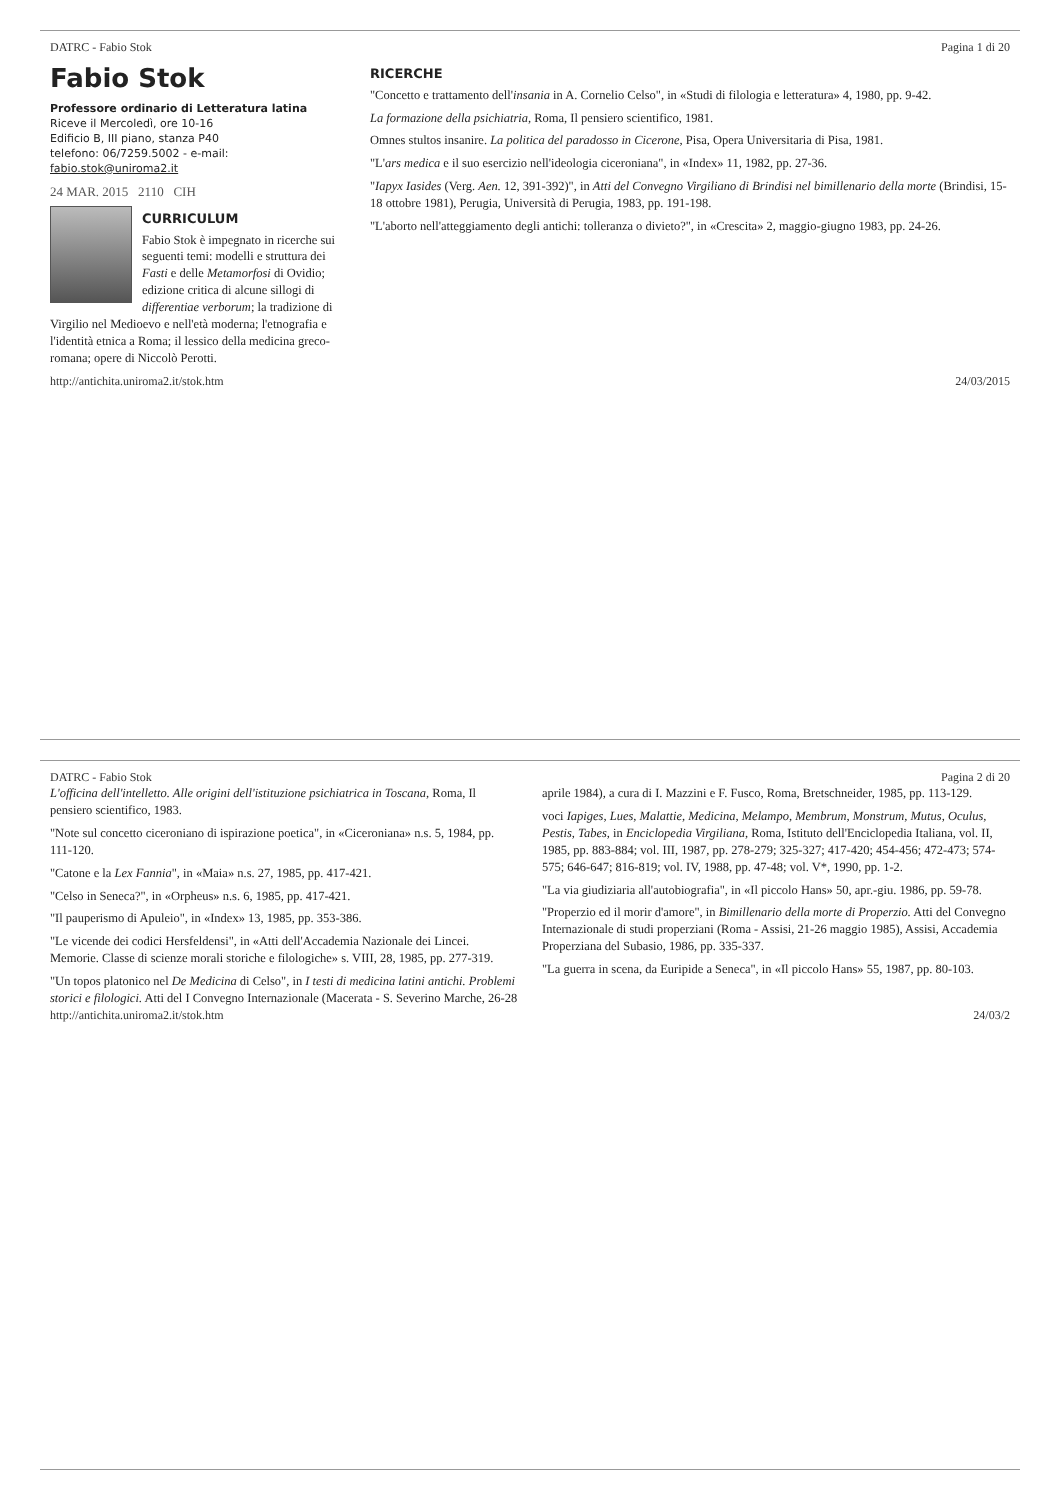DATRC - Fabio Stok Pagina 1 di 20
Fabio Stok
Professore ordinario di Letteratura latina
Riceve il Mercoledì, ore 10-16
Edificio B, III piano, stanza P40
telefono: 06/7259.5002 - e-mail: fabio.stok@uniroma2.it
24 MAR. 2015 2110 CIH
CURRICULUM
Fabio Stok è impegnato in ricerche sui seguenti temi: modelli e struttura dei Fasti e delle Metamorfosi di Ovidio; edizione critica di alcune sillogi di differentiae verborum; la tradizione di Virgilio nel Medioevo e nell'età moderna; l'etnografia e l'identità etnica a Roma; il lessico della medicina greco-romana; opere di Niccolò Perotti.
RICERCHE
"Concetto e trattamento dell'insania in A. Cornelio Celso", in «Studi di filologia e letteratura» 4, 1980, pp. 9-42.
La formazione della psichiatria, Roma, Il pensiero scientifico, 1981.
Omnes stultos insanire. La politica del paradosso in Cicerone, Pisa, Opera Universitaria di Pisa, 1981.
"L'ars medica e il suo esercizio nell'ideologia ciceroniana", in «Index» 11, 1982, pp. 27-36.
"Iapyx Iasides (Verg. Aen. 12, 391-392)", in Atti del Convegno Virgiliano di Brindisi nel bimillenario della morte (Brindisi, 15-18 ottobre 1981), Perugia, Università di Perugia, 1983, pp. 191-198.
"L'aborto nell'atteggiamento degli antichi: tolleranza o divieto?", in «Crescita» 2, maggio-giugno 1983, pp. 24-26.
http://antichita.uniroma2.it/stok.htm 24/03/2015
DATRC - Fabio Stok Pagina 2 di 20
L'officina dell'intelletto. Alle origini dell'istituzione psichiatrica in Toscana, Roma, Il pensiero scientifico, 1983.
"Note sul concetto ciceroniano di ispirazione poetica", in «Ciceroniana» n.s. 5, 1984, pp. 111-120.
"Catone e la Lex Fannia", in «Maia» n.s. 27, 1985, pp. 417-421.
"Celso in Seneca?", in «Orpheus» n.s. 6, 1985, pp. 417-421.
"Il pauperismo di Apuleio", in «Index» 13, 1985, pp. 353-386.
"Le vicende dei codici Hersfeldensi", in «Atti dell'Accademia Nazionale dei Lincei. Memorie. Classe di scienze morali storiche e filologiche» s. VIII, 28, 1985, pp. 277-319.
"Un topos platonico nel De Medicina di Celso", in I testi di medicina latini antichi. Problemi storici e filologici. Atti del I Convegno Internazionale (Macerata - S. Severino Marche, 26-28 aprile 1984), a cura di I. Mazzini e F. Fusco, Roma, Bretschneider, 1985, pp. 113-129.
voci Iapiges, Lues, Malattie, Medicina, Melampo, Membrum, Monstrum, Mutus, Oculus, Pestis, Tabes, in Enciclopedia Virgiliana, Roma, Istituto dell'Enciclopedia Italiana, vol. II, 1985, pp. 883-884; vol. III, 1987, pp. 278-279; 325-327; 417-420; 454-456; 472-473; 574-575; 646-647; 816-819; vol. IV, 1988, pp. 47-48; vol. V*, 1990, pp. 1-2.
"La via giudiziaria all'autobiografia", in «Il piccolo Hans» 50, apr.-giu. 1986, pp. 59-78.
"Properzio ed il morir d'amore", in Bimillenario della morte di Properzio. Atti del Convegno Internazionale di studi properziani (Roma - Assisi, 21-26 maggio 1985), Assisi, Accademia Properziana del Subasio, 1986, pp. 335-337.
"La guerra in scena, da Euripide a Seneca", in «Il piccolo Hans» 55, 1987, pp. 80-103.
http://antichita.uniroma2.it/stok.htm 24/03/2